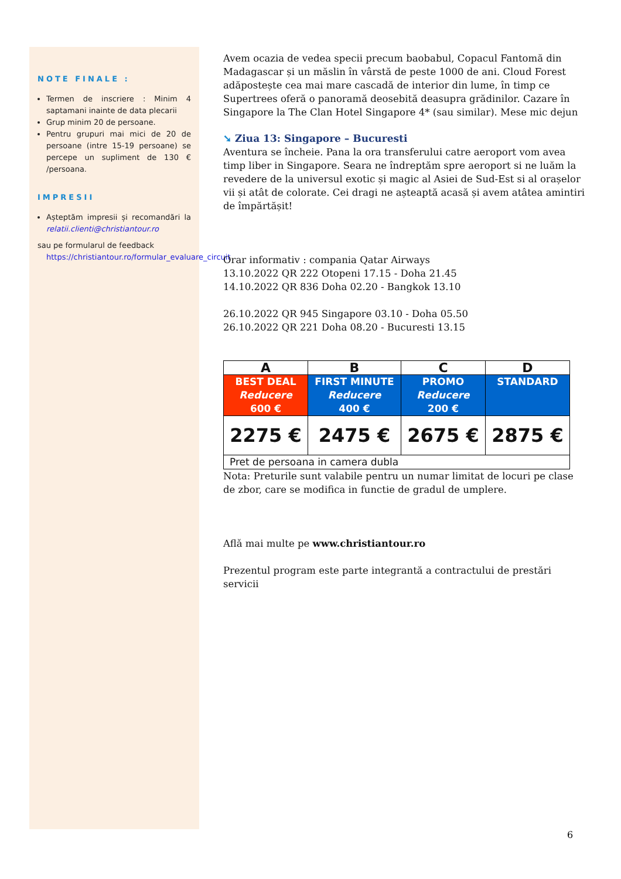NOTE FINALE :
Termen de inscriere : Minim 4 saptamani inainte de data plecarii
Grup minim 20 de persoane.
Pentru grupuri mai mici de 20 de persoane (intre 15-19 persoane) se percepe un supliment de 130 € /persoana.
IMPRESII
Așteptăm impresii și recomandări la relatii.clienti@christiantour.ro
sau pe formularul de feedback
https://christiantour.ro/formular_evaluare_circuit
Avem ocazia de vedea specii precum baobabul, Copacul Fantomă din Madagascar și un măslin în vârstă de peste 1000 de ani. Cloud Forest adăpostește cea mai mare cascadă de interior din lume, în timp ce Supertrees oferă o panoramă deosebită deasupra grădinilor. Cazare în Singapore la The Clan Hotel Singapore 4* (sau similar). Mese mic dejun
➘ Ziua 13: Singapore – Bucuresti
Aventura se încheie. Pana la ora transferului catre aeroport vom avea timp liber in Singapore. Seara ne îndreptăm spre aeroport si ne luăm la revedere de la universul exotic și magic al Asiei de Sud-Est si al orașelor vii și atât de colorate. Cei dragi ne așteaptă acasă și avem atâtea amintiri de împărtășit!
Orar informativ : compania Qatar Airways
13.10.2022 QR 222 Otopeni 17.15 - Doha 21.45
14.10.2022 QR 836 Doha 02.20 - Bangkok 13.10
26.10.2022 QR 945 Singapore 03.10 - Doha 05.50
26.10.2022 QR 221 Doha 08.20 - Bucuresti 13.15
| A | B | C | D |
| --- | --- | --- | --- |
| BEST DEAL Reducere 600 € | FIRST MINUTE Reducere 400 € | PROMO Reducere 200 € | STANDARD |
| 2275 € | 2475 € | 2675 € | 2875 € |
| Pret de persoana in camera dubla | | | |
Nota: Preturile sunt valabile pentru un numar limitat de locuri pe clase de zbor, care se modifica in functie de gradul de umplere.
Aflǎ mai multe pe www.christiantour.ro
Prezentul program este parte integrantă a contractului de prestări servicii
6